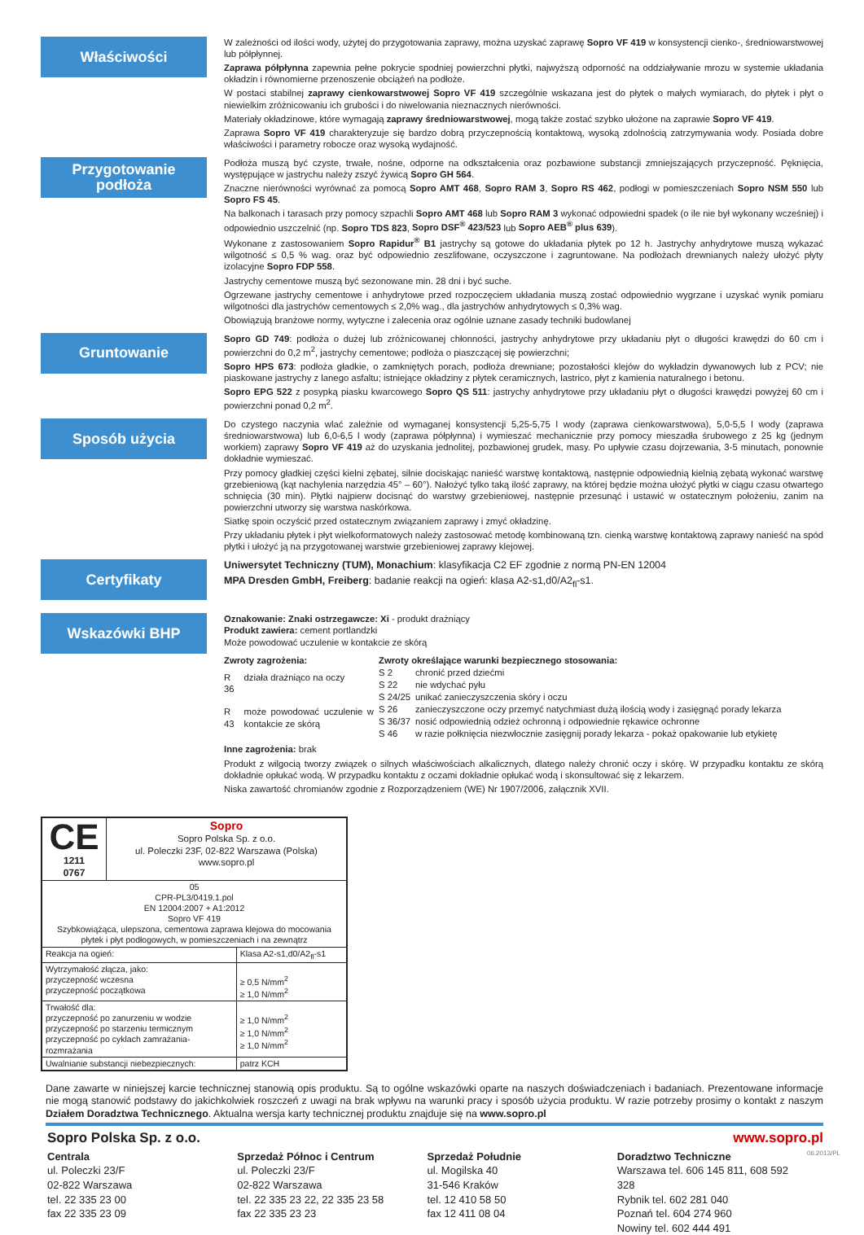Właściwości
W zależności od ilości wody, użytej do przygotowania zaprawy, można uzyskać zaprawę Sopro VF 419 w konsystencji cienko-, średniowarstwowej lub półpłynnej.
Zaprawa półpłynna zapewnia pełne pokrycie spodniej powierzchni płytki, najwyższą odporność na oddziaływanie mrozu w systemie układania okładzin i równomierne przenoszenie obciążeń na podłoże.
W postaci stabilnej zaprawy cienkowarstwowej Sopro VF 419 szczególnie wskazana jest do płytek o małych wymiarach, do płytek i płyt o niewielkim zróżnicowaniu ich grubości i do niwelowania nieznacznych nierówności.
Materiały okładzinowe, które wymagają zaprawy średniowarstwowej, mogą także zostać szybko ułożone na zaprawie Sopro VF 419.
Zaprawa Sopro VF 419 charakteryzuje się bardzo dobrą przyczepnością kontaktową, wysoką zdolnością zatrzymywania wody. Posiada dobre właściwości i parametry robocze oraz wysoką wydajność.
Przygotowanie
podłoża
Podłoża muszą być czyste, trwałe, nośne, odporne na odkształcenia oraz pozbawione substancji zmniejszających przyczepność. Pęknięcia, występujące w jastrychu należy zszyć żywicą Sopro GH 564.
Znaczne nierówności wyrównać za pomocą Sopro AMT 468, Sopro RAM 3, Sopro RS 462, podłogi w pomieszczeniach Sopro NSM 550 lub Sopro FS 45.
Na balkonach i tarasach przy pomocy szpachli Sopro AMT 468 lub Sopro RAM 3 wykonać odpowiedni spadek (o ile nie był wykonany wcześniej) i odpowiednio uszczelnić (np. Sopro TDS 823, Sopro DSF<sup>®</sup> 423/523 lub Sopro AEB<sup>®</sup> plus 639).
Wykonane z zastosowaniem Sopro Rapidur<sup>®</sup> B1 jastrychy są gotowe do układania płytek po 12 h. Jastrychy anhydrytowe muszą wykazać wilgotność ≤ 0,5 % wag. oraz być odpowiednio zeszlifowane, oczyszczone i zagruntowane. Na podłożach drewnianych należy ułożyć płyty izolacyjne Sopro FDP 558.
Jastrychy cementowe muszą być sezonowane min. 28 dni i być suche.
Ogrzewane jastrychy cementowe i anhydrytowe przed rozpoczęciem układania muszą zostać odpowiednio wygrzane i uzyskać wynik pomiaru wilgotności dla jastrychów cementowych ≤ 2,0% wag., dla jastrychów anhydrytowych ≤ 0,3% wag.
Obowiązują branżowe normy, wytyczne i zalecenia oraz ogólnie uznane zasady techniki budowlanej
Gruntowanie
Sopro GD 749: podłoża o dużej lub zróżnicowanej chłonności, jastrychy anhydrytowe przy układaniu płyt o długości krawędzi do 60 cm i powierzchni do 0,2 m<sup>2</sup>, jastrychy cementowe; podłoża o piaszczącej się powierzchni;
Sopro HPS 673: podłoża gładkie, o zamkniętych porach, podłoża drewniane; pozostałości klejów do wykładzin dywanowych lub z PCV; nie piaskowane jastrychy z lanego asfaltu; istniejące okładziny z płytek ceramicznych, lastrico, płyt z kamienia naturalnego i betonu.
Sopro EPG 522 z posypką piasku kwarcowego Sopro QS 511: jastrychy anhydrytowe przy układaniu płyt o długości krawędzi powyżej 60 cm i powierzchni ponad 0,2 m<sup>2</sup>.
Sposób użycia
Do czystego naczynia wlać zależnie od wymaganej konsystencji 5,25-5,75 l wody (zaprawa cienkowarstwowa), 5,0-5,5 l wody (zaprawa średniowarstwowa) lub 6,0-6,5 l wody (zaprawa półpłynna) i wymieszać mechanicznie przy pomocy mieszadła śrubowego z 25 kg (jednym workiem) zaprawy Sopro VF 419 aż do uzyskania jednolitej, pozbawionej grudek, masy. Po upływie czasu dojrzewania, 3-5 minutach, ponownie dokładnie wymieszać.
Przy pomocy gładkiej części kielni zębatej, silnie dociskając nanieść warstwę kontaktową, następnie odpowiednią kielnią zębatą wykonać warstwę grzebieniową (kąt nachylenia narzędzia 45° – 60°). Nałożyć tylko taką ilość zaprawy, na której będzie można ułożyć płytki w ciągu czasu otwartego schnięcia (30 min). Płytki najpierw docisnąć do warstwy grzebieniowej, następnie przesunąć i ustawić w ostatecznym położeniu, zanim na powierzchni utworzy się warstwa naskórkowa.
Siatkę spoin oczyścić przed ostatecznym związaniem zaprawy i zmyć okładzinę.
Przy układaniu płytek i płyt wielkoformatowych należy zastosować metodę kombinowaną tzn. cienką warstwę kontaktową zaprawy nanieść na spód płytki i ułożyć ją na przygotowanej warstwie grzebieniowej zaprawy klejowej.
Certyfikaty
Uniwersytet Techniczny (TUM), Monachium: klasyfikacja C2 EF zgodnie z normą PN-EN 12004
MPA Dresden GmbH, Freiberg: badanie reakcji na ogień: klasa A2-s1,d0/A2<sub>fl</sub>-s1.
Wskazówki BHP
Oznakowanie: Znaki ostrzegawcze: Xi - produkt drażniący
Produkt zawiera: cement portlandzki
Może powodować uczulenie w kontakcie ze skórą
| Zwroty zagrożenia: | |
| R 36 | działa drażniąco na oczy |
| R 43 | może powodować uczulenie w kontakcie ze skórą |
| Zwroty określające warunki bezpiecznego stosowania: | |
| S 2 | chronić przed dziećmi |
| S 22 | nie wdychać pyłu |
| S 24/25 | unikać zanieczyszczenia skóry i oczu |
| S 26 | zanieczyszczone oczy przemyć natychmiast dużą ilością wody i zasięgnąć porady lekarza |
| S 36/37 | nosić odpowiednią odzież ochronną i odpowiednie rękawice ochronne |
| S 46 | w razie połknięcia niezwłocznie zasięgnij porady lekarza - pokaż opakowanie lub etykietę |
Inne zagrożenia: brak
Produkt z wilgocią tworzy związek o silnych właściwościach alkalicznych, dlatego należy chronić oczy i skórę. W przypadku kontaktu ze skórą dokładnie opłukać wodą. W przypadku kontaktu z oczami dokładnie opłukać wodą i skonsultować się z lekarzem.
Niska zawartość chromianów zgodnie z Rozporządzeniem (WE) Nr 1907/2006, załącznik XVII.
| CE 1211 0767 | Sopro Sopro Polska Sp. z o.o. ul. Poleczki 23F, 02-822 Warszawa (Polska) www.sopro.pl | |
| 05 CPR-PL3/0419.1.pol EN 12004:2007 + A1:2012 Sopro VF 419 Szybkowiążąca, ulepszona, cementowa zaprawa klejowa do mocowania płytek i płyt podłogowych, w pomieszczeniach i na zewnątrz | | |
| Reakcja na ogień: | | Klasa A2-s1,d0/A2<sub>fl</sub>-s1 |
| Wytrzymałość złącza, jako: przyczepność wczesna przyczepność początkowa | | ≥ 0,5 N/mm<sup>2</sup> ≥ 1,0 N/mm<sup>2</sup> |
| Trwałość dla: przyczepność po zanurzeniu w wodzie przyczepność po starzeniu termicznym przyczepność po cyklach zamrażania- rozmrażania | | ≥ 1,0 N/mm<sup>2</sup> ≥ 1,0 N/mm<sup>2</sup> ≥ 1,0 N/mm<sup>2</sup> |
| Uwalnianie substancji niebezpiecznych: | | patrz KCH |
Dane zawarte w niniejszej karcie technicznej stanowią opis produktu. Są to ogólne wskazówki oparte na naszych doświadczeniach i badaniach. Prezentowane informacje nie mogą stanowić podstawy do jakichkolwiek roszczeń z uwagi na brak wpływu na warunki pracy i sposób użycia produktu. W razie potrzeby prosimy o kontakt z naszym Działem Doradztwa Technicznego. Aktualna wersja karty technicznej produktu znajduje się na www.sopro.pl
Sopro Polska Sp. z o.o. www.sopro.pl
Centrala
ul. Poleczki 23/F
02-822 Warszawa
tel. 22 335 23 00
fax 22 335 23 09
Sprzedaż Północ i Centrum
ul. Poleczki 23/F
02-822 Warszawa
tel. 22 335 23 22, 22 335 23 58
fax 22 335 23 23
Sprzedaż Południe
ul. Mogilska 40
31-546 Kraków
tel. 12 410 58 50
fax 12 411 08 04
Doradztwo Techniczne
Warszawa tel. 606 145 811, 608 592 328
Rybnik tel. 602 281 040
Poznań tel. 604 274 960
Nowiny tel. 602 444 491
06.2013/PL